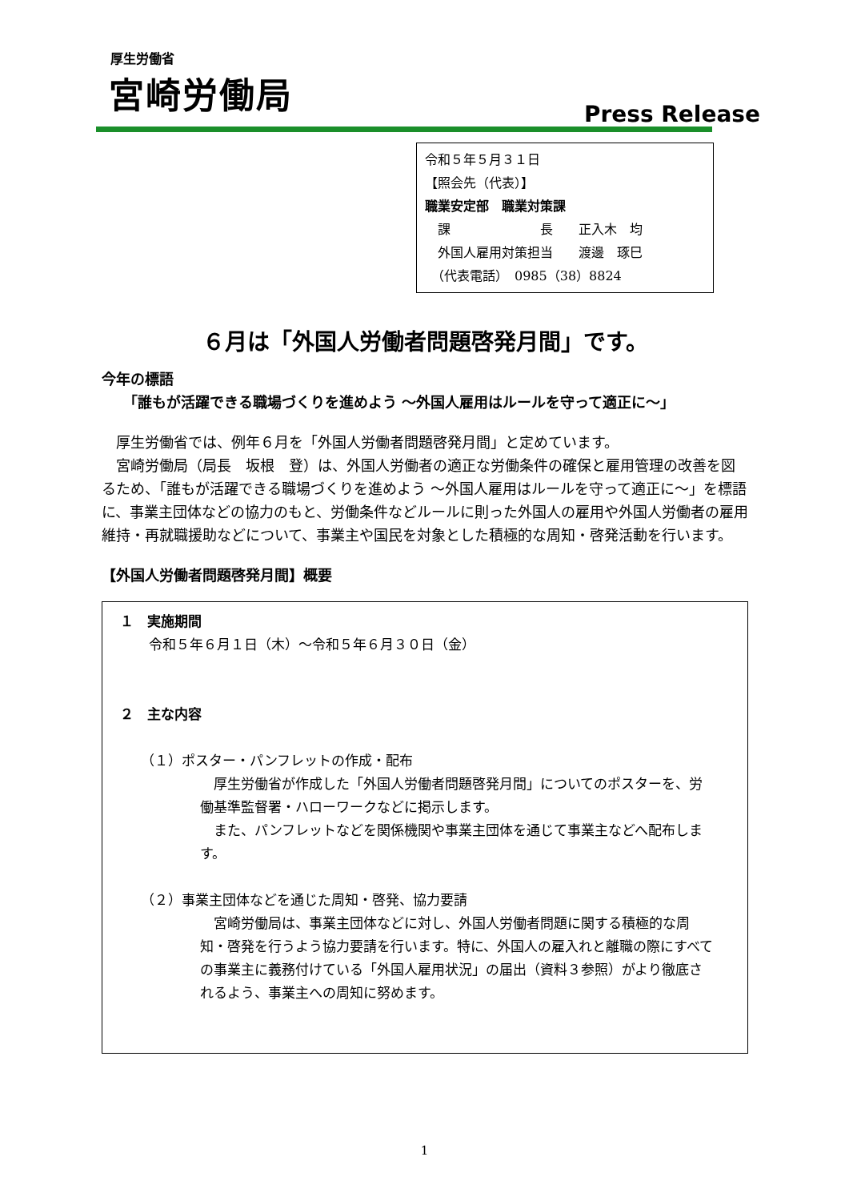厚生労働省
宮崎労働局
Press Release
令和５年５月３１日
【照会先（代表）】
職業安定部　職業対策課
　課　　　　　　　長　　正入木　均
　外国人雇用対策担当　　渡邊　琢巳
　（代表電話）　0985（38）8824
６月は「外国人労働者問題啓発月間」です。
今年の標語
　　「誰もが活躍できる職場づくりを進めよう ～外国人雇用はルールを守って適正に～」
　厚生労働省では、例年６月を「外国人労働者問題啓発月間」と定めています。
　宮崎労働局（局長　坂根　登）は、外国人労働者の適正な労働条件の確保と雇用管理の改善を図るため、「誰もが活躍できる職場づくりを進めよう ～外国人雇用はルールを守って適正に～」を標語に、事業主団体などの協力のもと、労働条件などルールに則った外国人の雇用や外国人労働者の雇用維持・再就職援助などについて、事業主や国民を対象とした積極的な周知・啓発活動を行います。
【外国人労働者問題啓発月間】概要
１　実施期間
令和５年６月１日（木）～令和５年６月３０日（金）
２　主な内容
（１）ポスター・パンフレットの作成・配布
　厚生労働省が作成した「外国人労働者問題啓発月間」についてのポスターを、労働基準監督署・ハローワークなどに掲示します。
　また、パンフレットなどを関係機関や事業主団体を通じて事業主などへ配布します。
（２）事業主団体などを通じた周知・啓発、協力要請
　宮崎労働局は、事業主団体などに対し、外国人労働者問題に関する積極的な周知・啓発を行うよう協力要請を行います。特に、外国人の雇入れと離職の際にすべての事業主に義務付けている「外国人雇用状況」の届出（資料３参照）がより徹底されるよう、事業主への周知に努めます。
1